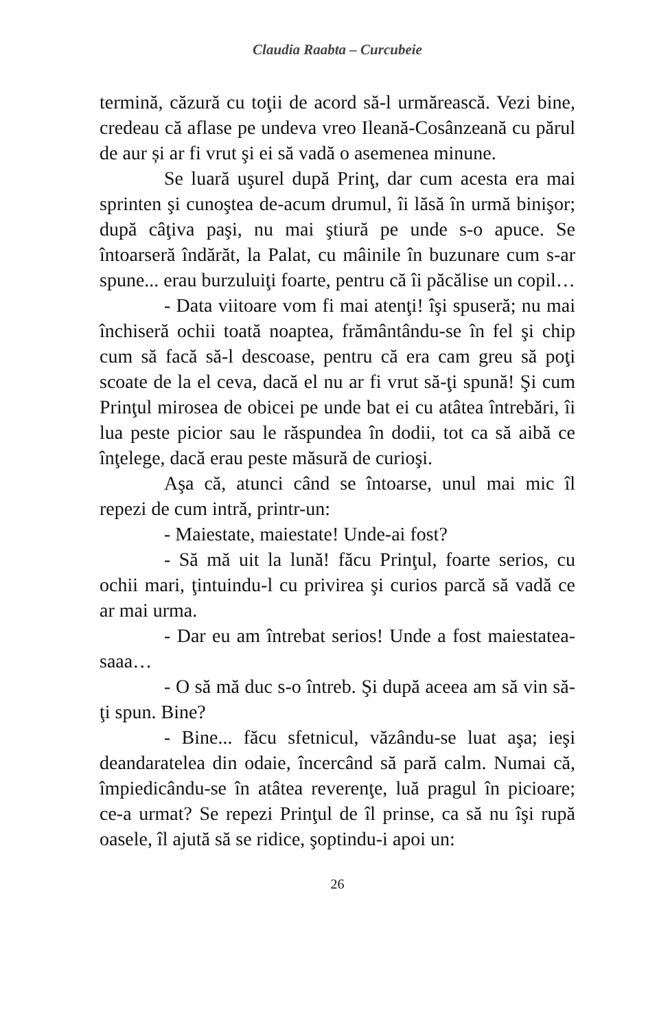Claudia Raabta – Curcubeie
termină, căzură cu toţii de acord să-l urmărească. Vezi bine, credeau că aflase pe undeva vreo Ileană-Cosânzeană cu părul de aur și ar fi vrut şi ei să vadă o asemenea minune.
Se luară uşurel după Prinţ, dar cum acesta era mai sprinten şi cunoştea de-acum drumul, îi lăsă în urmă binişor; după câţiva paşi, nu mai ştiură pe unde s-o apuce. Se întoarseră îndărăt, la Palat, cu mâinile în buzunare cum s-ar spune... erau burzuluiţi foarte, pentru că îi păcălise un copil…
- Data viitoare vom fi mai atenţi! îşi spuseră; nu mai închiseră ochii toată noaptea, frământându-se în fel şi chip cum să facă să-l descoase, pentru că era cam greu să poţi scoate de la el ceva, dacă el nu ar fi vrut să-ţi spună! Şi cum Prinţul mirosea de obicei pe unde bat ei cu atâtea întrebări, îi lua peste picior sau le răspundea în dodii, tot ca să aibă ce înţelege, dacă erau peste măsură de curioşi.
Aşa că, atunci când se întoarse, unul mai mic îl repezi de cum intră, printr-un:
- Maiestate, maiestate! Unde-ai fost?
- Să mă uit la lună! făcu Prinţul, foarte serios, cu ochii mari, ţintuindu-l cu privirea şi curios parcă să vadă ce ar mai urma.
- Dar eu am întrebat serios! Unde a fost maiestatea-saaa…
- O să mă duc s-o întreb. Şi după aceea am să vin să-ţi spun. Bine?
- Bine... făcu sfetnicul, văzându-se luat aşa; ieşi deandaratelea din odaie, încercând să pară calm. Numai că, împiedicându-se în atâtea reverenţe, luă pragul în picioare; ce-a urmat? Se repezi Prinţul de îl prinse, ca să nu îşi rupă oasele, îl ajută să se ridice, şoptindu-i apoi un:
26